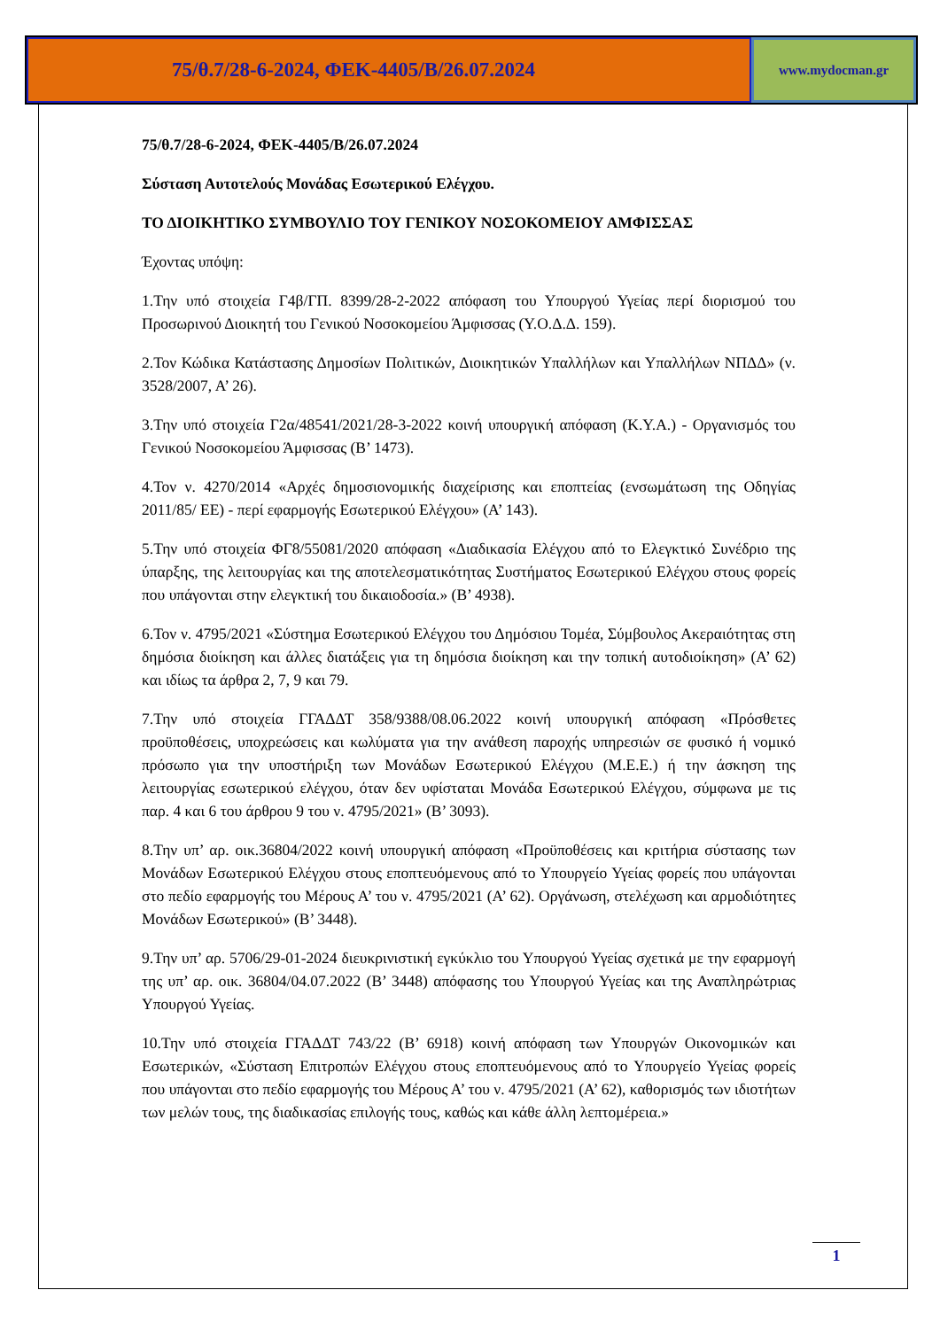75/θ.7/28-6-2024, ΦΕΚ-4405/Β/26.07.2024
www.mydocman.gr
75/θ.7/28-6-2024, ΦΕΚ-4405/Β/26.07.2024
Σύσταση Αυτοτελούς Μονάδας Εσωτερικού Ελέγχου.
ΤΟ ΔΙΟΙΚΗΤΙΚΟ ΣΥΜΒΟΥΛΙΟ ΤΟΥ ΓΕΝΙΚΟΥ ΝΟΣΟΚΟΜΕΙΟΥ ΑΜΦΙΣΣΑΣ
Έχοντας υπόψη:
1.Την υπό στοιχεία Γ4β/ΓΠ. 8399/28-2-2022 απόφαση του Υπουργού Υγείας περί διορισμού του Προσωρινού Διοικητή του Γενικού Νοσοκομείου Άμφισσας (Υ.Ο.Δ.Δ. 159).
2.Τον Κώδικα Κατάστασης Δημοσίων Πολιτικών, Διοικητικών Υπαλλήλων και Υπαλλήλων ΝΠΔΔ» (ν. 3528/2007, Α’ 26).
3.Την υπό στοιχεία Γ2α/48541/2021/28-3-2022 κοινή υπουργική απόφαση (Κ.Υ.Α.) - Οργανισμός του Γενικού Νοσοκομείου Άμφισσας (Β’ 1473).
4.Τον ν. 4270/2014 «Αρχές δημοσιονομικής διαχείρισης και εποπτείας (ενσωμάτωση της Οδηγίας 2011/85/ ΕΕ) - περί εφαρμογής Εσωτερικού Ελέγχου» (Α’ 143).
5.Την υπό στοιχεία ΦΓ8/55081/2020 απόφαση «Διαδικασία Ελέγχου από το Ελεγκτικό Συνέδριο της ύπαρξης, της λειτουργίας και της αποτελεσματικότητας Συστήματος Εσωτερικού Ελέγχου στους φορείς που υπάγονται στην ελεγκτική του δικαιοδοσία.» (Β’ 4938).
6.Τον ν. 4795/2021 «Σύστημα Εσωτερικού Ελέγχου του Δημόσιου Τομέα, Σύμβουλος Ακεραιότητας στη δημόσια διοίκηση και άλλες διατάξεις για τη δημόσια διοίκηση και την τοπική αυτοδιοίκηση» (Α’ 62) και ιδίως τα άρθρα 2, 7, 9 και 79.
7.Την υπό στοιχεία ΓΓΑΔΔΤ 358/9388/08.06.2022 κοινή υπουργική απόφαση «Πρόσθετες προϋποθέσεις, υποχρεώσεις και κωλύματα για την ανάθεση παροχής υπηρεσιών σε φυσικό ή νομικό πρόσωπο για την υποστήριξη των Μονάδων Εσωτερικού Ελέγχου (Μ.Ε.Ε.) ή την άσκηση της λειτουργίας εσωτερικού ελέγχου, όταν δεν υφίσταται Μονάδα Εσωτερικού Ελέγχου, σύμφωνα με τις παρ. 4 και 6 του άρθρου 9 του ν. 4795/2021» (Β’ 3093).
8.Την υπ’ αρ. οικ.36804/2022 κοινή υπουργική απόφαση «Προϋποθέσεις και κριτήρια σύστασης των Μονάδων Εσωτερικού Ελέγχου στους εποπτευόμενους από το Υπουργείο Υγείας φορείς που υπάγονται στο πεδίο εφαρμογής του Μέρους Α’ του ν. 4795/2021 (Α’ 62). Οργάνωση, στελέχωση και αρμοδιότητες Μονάδων Εσωτερικού» (Β’ 3448).
9.Την υπ’ αρ. 5706/29-01-2024 διευκρινιστική εγκύκλιο του Υπουργού Υγείας σχετικά με την εφαρμογή της υπ’ αρ. οικ. 36804/04.07.2022 (Β’ 3448) απόφασης του Υπουργού Υγείας και της Αναπληρώτριας Υπουργού Υγείας.
10.Την υπό στοιχεία ΓΓΑΔΔΤ 743/22 (Β’ 6918) κοινή απόφαση των Υπουργών Οικονομικών και Εσωτερικών, «Σύσταση Επιτροπών Ελέγχου στους εποπτευόμενους από το Υπουργείο Υγείας φορείς που υπάγονται στο πεδίο εφαρμογής του Μέρους Α’ του ν. 4795/2021 (Α’ 62), καθορισμός των ιδιοτήτων των μελών τους, της διαδικασίας επιλογής τους, καθώς και κάθε άλλη λεπτομέρεια.»
1